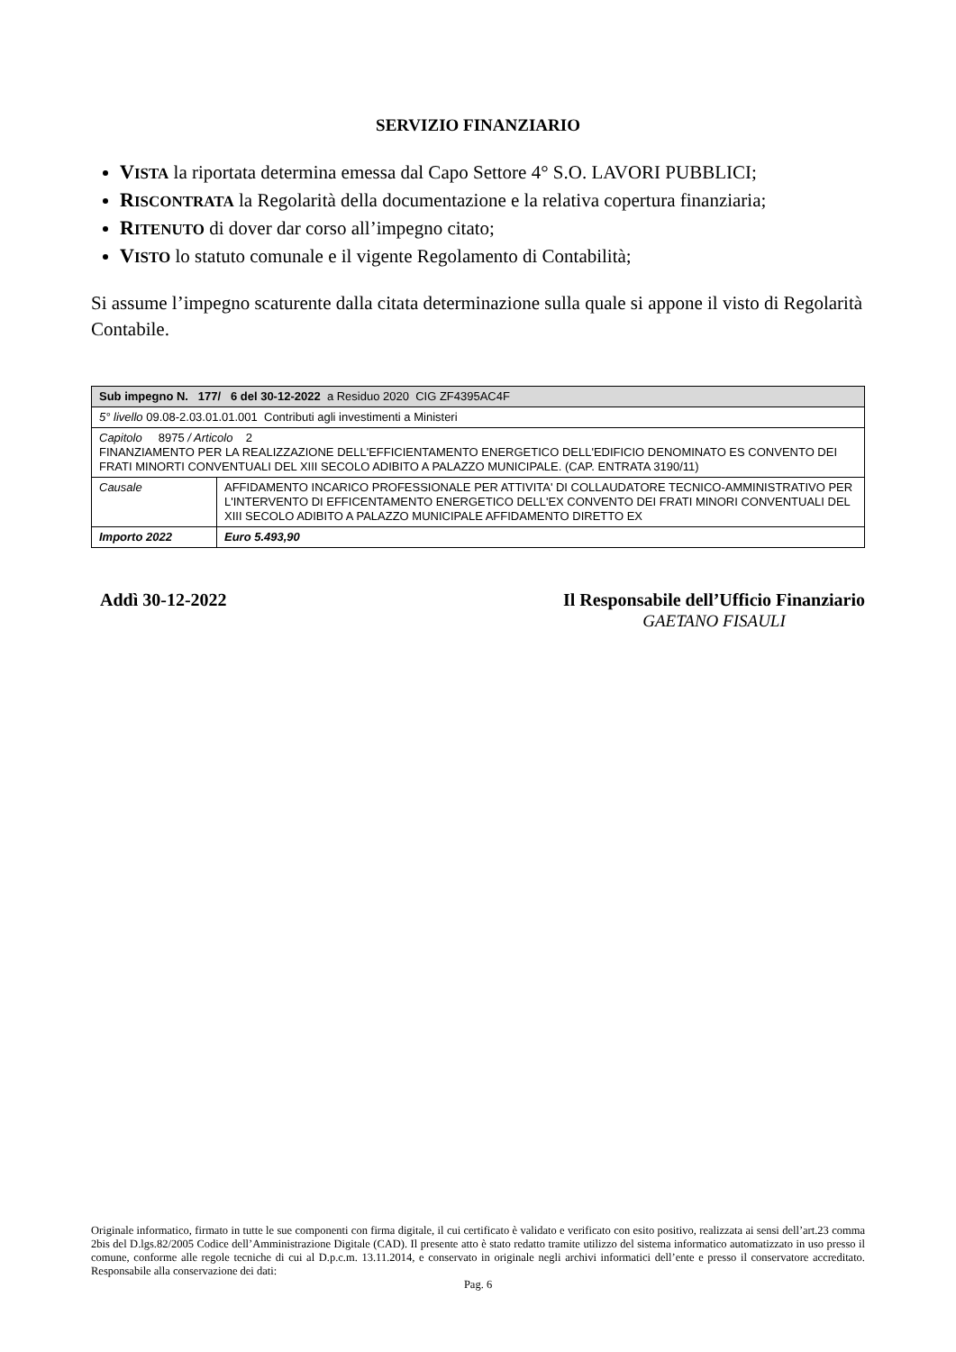SERVIZIO FINANZIARIO
VISTA la riportata determina emessa dal Capo Settore 4° S.O. LAVORI PUBBLICI;
RISCONTRATA la Regolarità della documentazione e la relativa copertura finanziaria;
RITENUTO di dover dar corso all’impegno citato;
VISTO lo statuto comunale e il vigente Regolamento di Contabilità;
Si assume l’impegno scaturente dalla citata determinazione sulla quale si appone il visto di Regolarità Contabile.
| Sub impegno N. 177/ 6 del 30-12-2022 a Residuo 2020 CIG ZF4395AC4F | |
| 5° livello 09.08-2.03.01.01.001 Contributi agli investimenti a Ministeri | |
| Capitolo 8975 / Articolo 2 FINANZIAMENTO PER LA REALIZZAZIONE DELL'EFFICIENTAMENTO ENERGETICO DELL'EDIFICIO DENOMINATO ES CONVENTO DEI FRATI MINORTI CONVENTUALI DEL XIII SECOLO ADIBITO A PALAZZO MUNICIPALE. (CAP. ENTRATA 3190/11) | |
| Causale | AFFIDAMENTO INCARICO PROFESSIONALE PER ATTIVITA' DI COLLAUDATORE TECNICO-AMMINISTRATIVO PER L'INTERVENTO DI EFFICENTAMENTO ENERGETICO DELL'EX CONVENTO DEI FRATI MINORI CONVENTUALI DEL XIII SECOLO ADIBITO A PALAZZO MUNICIPALE AFFIDAMENTO DIRETTO EX |
| Importo 2022 | Euro 5.493,90 |
Addì 30-12-2022 Il Responsabile dell’Ufficio Finanziario
GAETANO FISAULI
Originale informatico, firmato in tutte le sue componenti con firma digitale, il cui certificato è validato e verificato con esito positivo, realizzata ai sensi dell’art.23 comma 2bis del D.lgs.82/2005 Codice dell’Amministrazione Digitale (CAD). Il presente atto è stato redatto tramite utilizzo del sistema informatico automatizzato in uso presso il comune, conforme alle regole tecniche di cui al D.p.c.m. 13.11.2014, e conservato in originale negli archivi informatici dell’ente e presso il conservatore accreditato. Responsabile alla conservazione dei dati:
Pag. 6